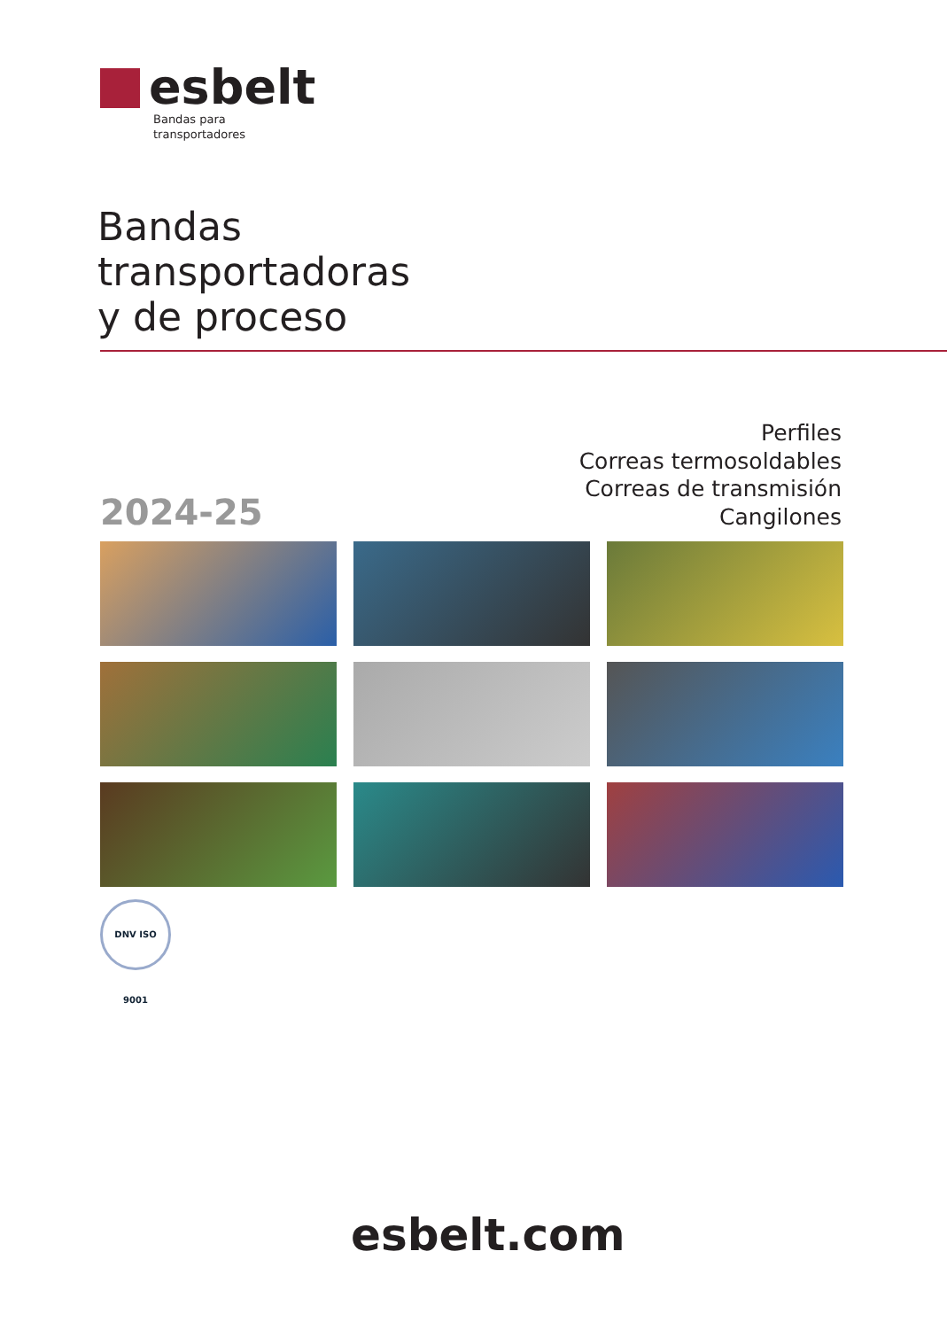esbelt
Bandas para
transportadores
Bandas
transportadoras
y de proceso
Perfiles
Correas termosoldables
Correas de transmisión
Cangilones
2024-25
DNV ISO 9001
esbelt.com